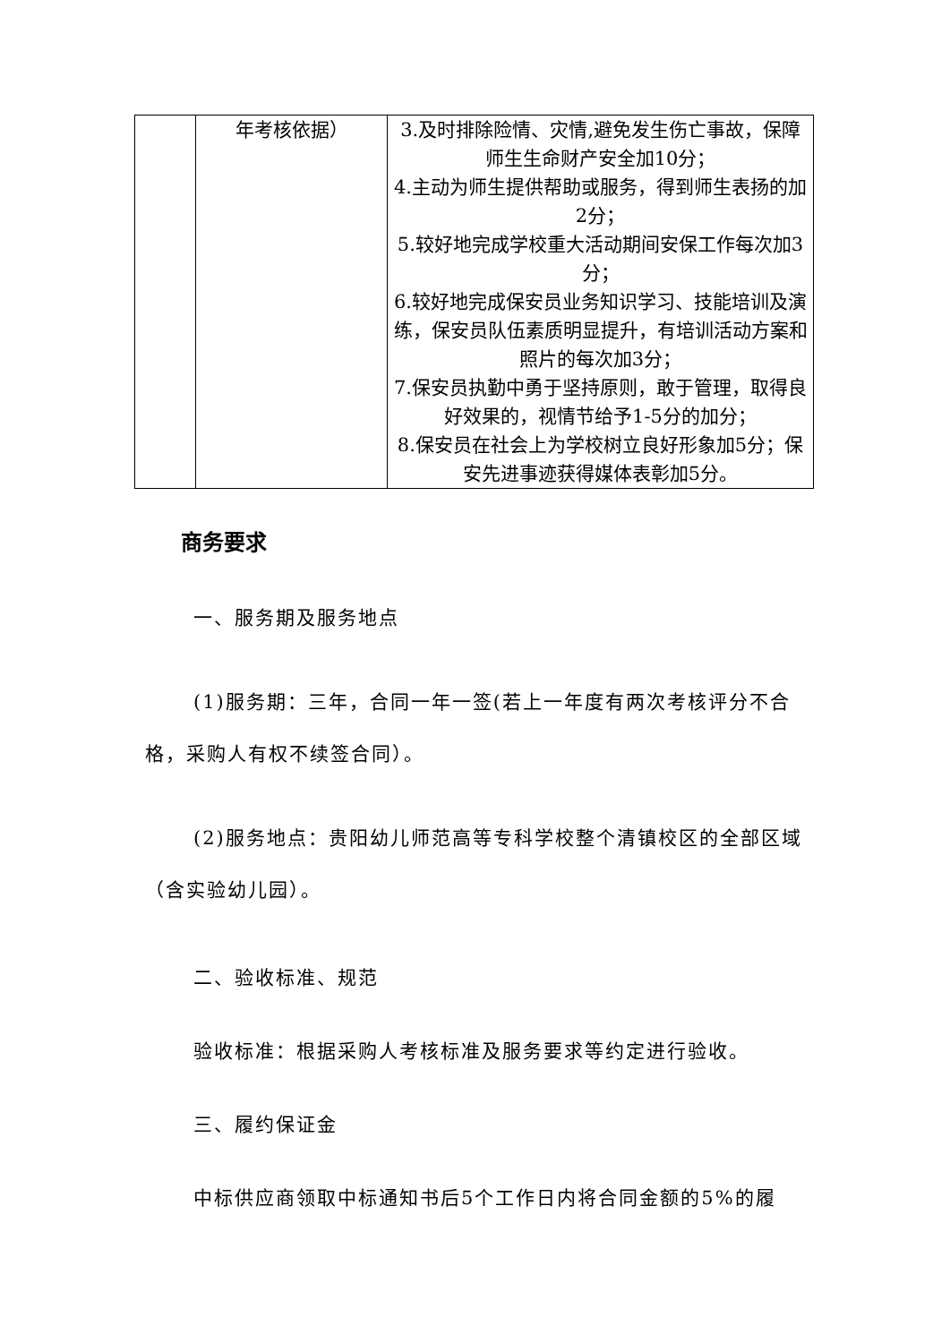| | 年考核依据） | 3.及时排除险情、灾情,避免发生伤亡事故，保障师生生命财产安全加10分； 4.主动为师生提供帮助或服务，得到师生表扬的加2分； 5.较好地完成学校重大活动期间安保工作每次加3分； 6.较好地完成保安员业务知识学习、技能培训及演练，保安员队伍素质明显提升，有培训活动方案和照片的每次加3分； 7.保安员执勤中勇于坚持原则，敢于管理，取得良好效果的，视情节给予1-5分的加分； 8.保安员在社会上为学校树立良好形象加5分；保安先进事迹获得媒体表彰加5分。 |
商务要求
一、服务期及服务地点
(1)服务期：三年，合同一年一签(若上一年度有两次考核评分不合格，采购人有权不续签合同）。
(2)服务地点：贵阳幼儿师范高等专科学校整个清镇校区的全部区域（含实验幼儿园）。
二、验收标准、规范
验收标准：根据采购人考核标准及服务要求等约定进行验收。
三、履约保证金
中标供应商领取中标通知书后5个工作日内将合同金额的5%的履